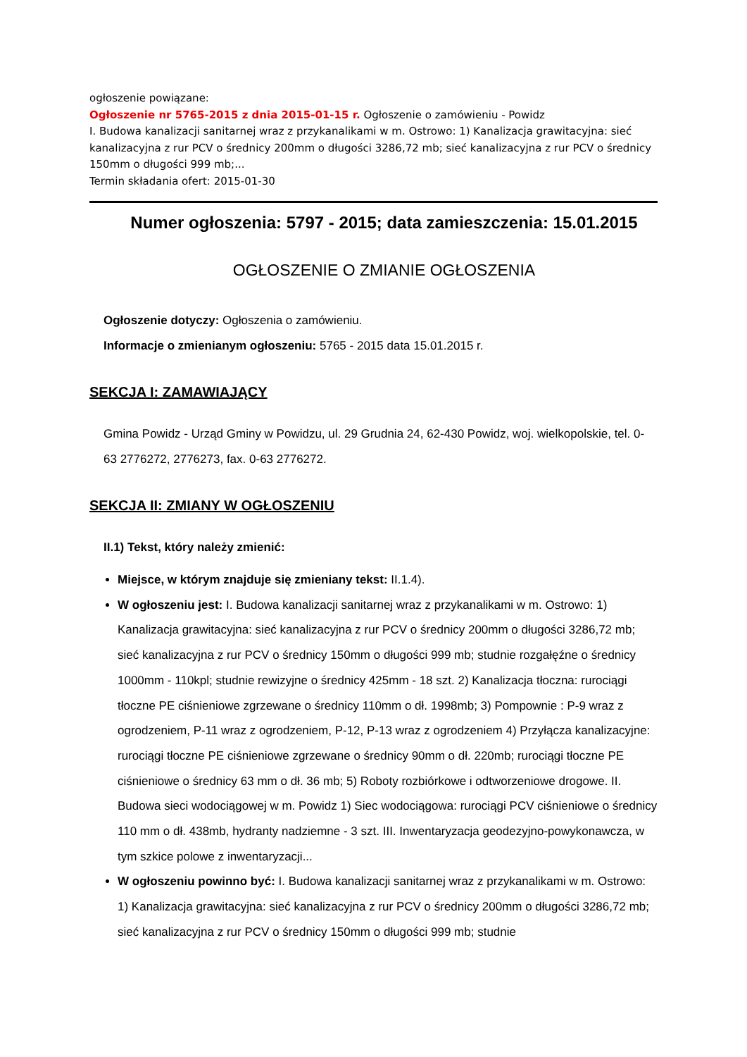ogłoszenie powiązane:
Ogłoszenie nr 5765-2015 z dnia 2015-01-15 r. Ogłoszenie o zamówieniu - Powidz
I. Budowa kanalizacji sanitarnej wraz z przykanalikami w m. Ostrowo: 1) Kanalizacja grawitacyjna: sieć kanalizacyjna z rur PCV o średnicy 200mm o długości 3286,72 mb; sieć kanalizacyjna z rur PCV o średnicy 150mm o długości 999 mb;...
Termin składania ofert: 2015-01-30
Numer ogłoszenia: 5797 - 2015; data zamieszczenia: 15.01.2015
OGŁOSZENIE O ZMIANIE OGŁOSZENIA
Ogłoszenie dotyczy: Ogłoszenia o zamówieniu.
Informacje o zmienianym ogłoszeniu: 5765 - 2015 data 15.01.2015 r.
SEKCJA I: ZAMAWIAJĄCY
Gmina Powidz - Urząd Gminy w Powidzu, ul. 29 Grudnia 24, 62-430 Powidz, woj. wielkopolskie, tel. 0-63 2776272, 2776273, fax. 0-63 2776272.
SEKCJA II: ZMIANY W OGŁOSZENIU
II.1) Tekst, który należy zmienić:
Miejsce, w którym znajduje się zmieniany tekst: II.1.4).
W ogłoszeniu jest: I. Budowa kanalizacji sanitarnej wraz z przykanalikami w m. Ostrowo: 1) Kanalizacja grawitacyjna: sieć kanalizacyjna z rur PCV o średnicy 200mm o długości 3286,72 mb; sieć kanalizacyjna z rur PCV o średnicy 150mm o długości 999 mb; studnie rozgałęźne o średnicy 1000mm - 110kpl; studnie rewizyjne o średnicy 425mm - 18 szt. 2) Kanalizacja tłoczna: rurociągi tłoczne PE ciśnieniowe zgrzewane o średnicy 110mm o dł. 1998mb; 3) Pompownie : P-9 wraz z ogrodzeniem, P-11 wraz z ogrodzeniem, P-12, P-13 wraz z ogrodzeniem 4) Przyłącza kanalizacyjne: rurociągi tłoczne PE ciśnieniowe zgrzewane o średnicy 90mm o dł. 220mb; rurociągi tłoczne PE ciśnieniowe o średnicy 63 mm o dł. 36 mb; 5) Roboty rozbiórkowe i odtworzeniowe drogowe. II. Budowa sieci wodociągowej w m. Powidz 1) Siec wodociągowa: rurociągi PCV ciśnieniowe o średnicy 110 mm o dł. 438mb, hydranty nadziemne - 3 szt. III. Inwentaryzacja geodezyjno-powykonawcza, w tym szkice polowe z inwentaryzacji...
W ogłoszeniu powinno być: I. Budowa kanalizacji sanitarnej wraz z przykanalikami w m. Ostrowo: 1) Kanalizacja grawitacyjna: sieć kanalizacyjna z rur PCV o średnicy 200mm o długości 3286,72 mb; sieć kanalizacyjna z rur PCV o średnicy 150mm o długości 999 mb; studnie